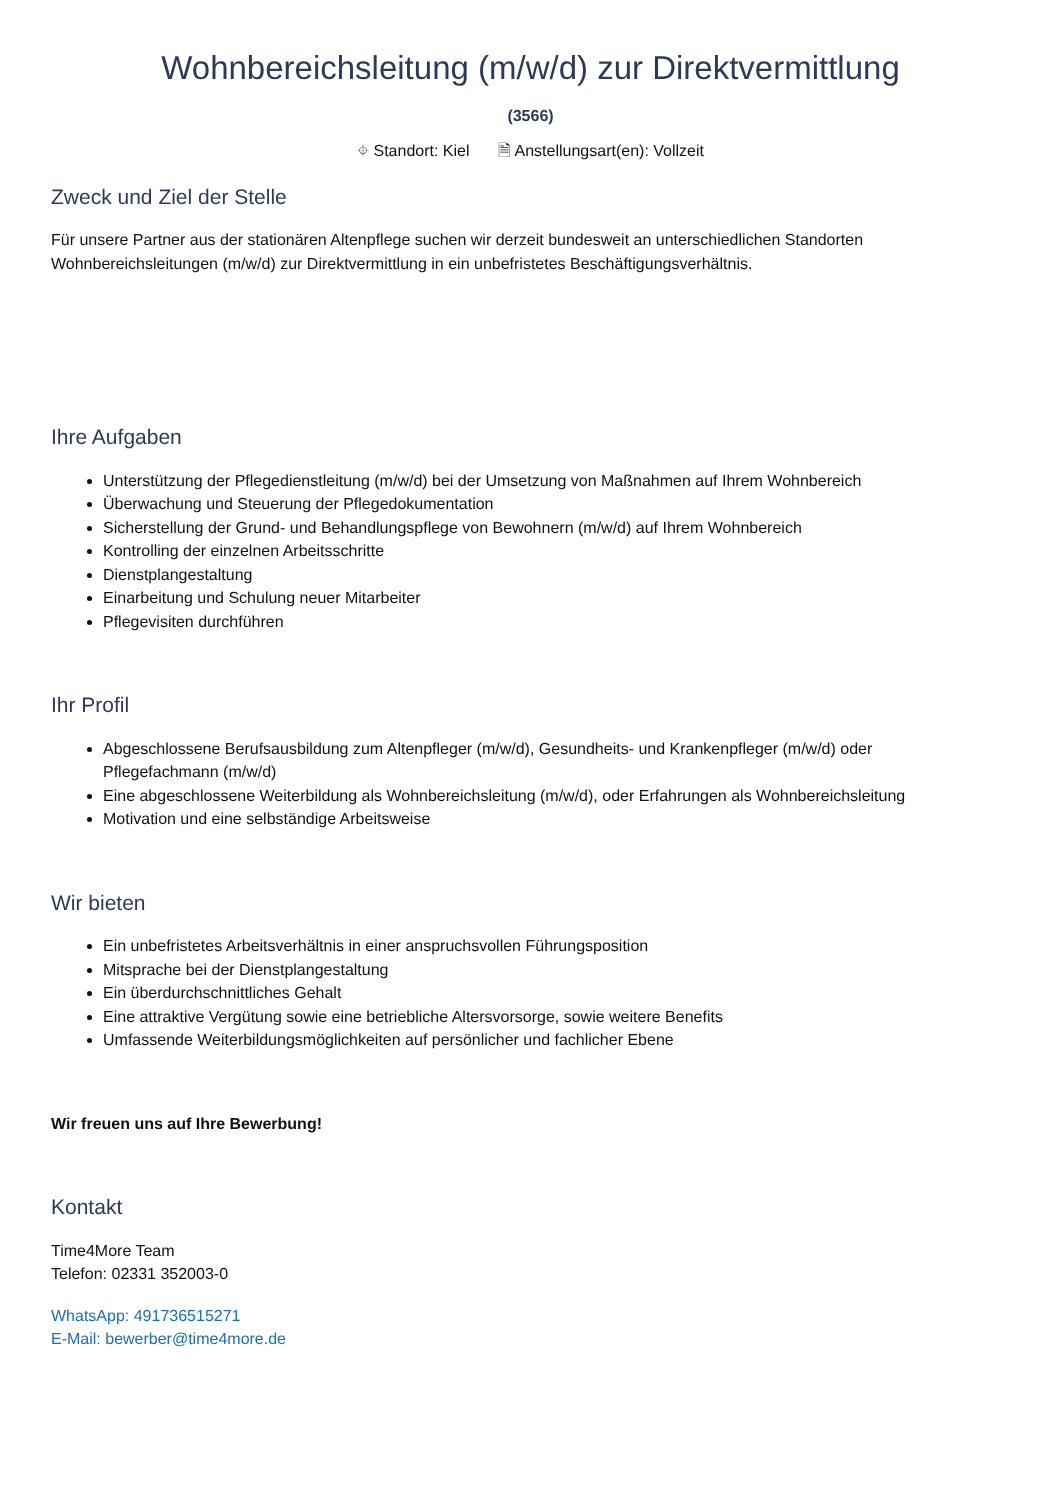Wohnbereichsleitung (m/w/d) zur Direktvermittlung
(3566)
⌖ Standort: Kiel 🗎 Anstellungsart(en): Vollzeit
Zweck und Ziel der Stelle
Für unsere Partner aus der stationären Altenpflege suchen wir derzeit bundesweit an unterschiedlichen Standorten Wohnbereichsleitungen (m/w/d) zur Direktvermittlung in ein unbefristetes Beschäftigungsverhältnis.
Ihre Aufgaben
Unterstützung der Pflegedienstleitung (m/w/d) bei der Umsetzung von Maßnahmen auf Ihrem Wohnbereich
Überwachung und Steuerung der Pflegedokumentation
Sicherstellung der Grund- und Behandlungspflege von Bewohnern (m/w/d) auf Ihrem Wohnbereich
Kontrolling der einzelnen Arbeitsschritte
Dienstplangestaltung
Einarbeitung und Schulung neuer Mitarbeiter
Pflegevisiten durchführen
Ihr Profil
Abgeschlossene Berufsausbildung zum Altenpfleger (m/w/d), Gesundheits- und Krankenpfleger (m/w/d) oder Pflegefachmann (m/w/d)
Eine abgeschlossene Weiterbildung als Wohnbereichsleitung (m/w/d), oder Erfahrungen als Wohnbereichsleitung
Motivation und eine selbständige Arbeitsweise
Wir bieten
Ein unbefristetes Arbeitsverhältnis in einer anspruchsvollen Führungsposition
Mitsprache bei der Dienstplangestaltung
Ein überdurchschnittliches Gehalt
Eine attraktive Vergütung sowie eine betriebliche Altersvorsorge, sowie weitere Benefits
Umfassende Weiterbildungsmöglichkeiten auf persönlicher und fachlicher Ebene
Wir freuen uns auf Ihre Bewerbung!
Kontakt
Time4More Team
Telefon: 02331 352003-0
WhatsApp: 491736515271
E-Mail: bewerber@time4more.de